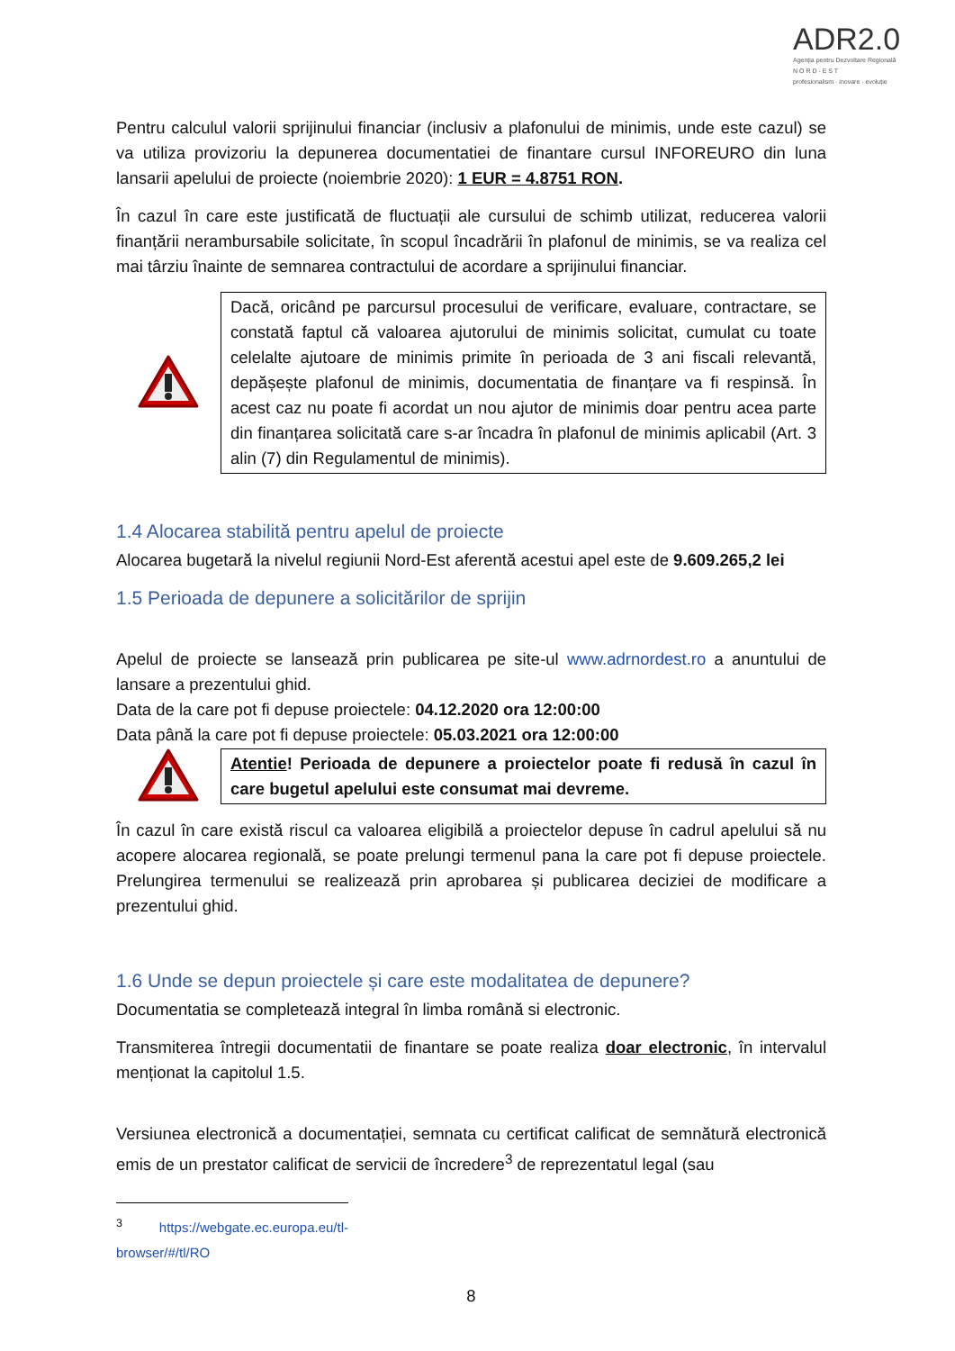ADR2.0
Agenția pentru Dezvoltare Regională
N O R D - E S T
profesionalism · inovare · evoluție
Pentru calculul valorii sprijinului financiar (inclusiv a plafonului de minimis, unde este cazul) se va utiliza provizoriu la depunerea documentatiei de finantare cursul INFOREURO din luna lansarii apelului de proiecte (noiembrie 2020): 1 EUR = 4.8751 RON.
În cazul în care este justificată de fluctuații ale cursului de schimb utilizat, reducerea valorii finanțării nerambursabile solicitate, în scopul încadrării în plafonul de minimis, se va realiza cel mai târziu înainte de semnarea contractului de acordare a sprijinului financiar.
Dacă, oricând pe parcursul procesului de verificare, evaluare, contractare, se constată faptul că valoarea ajutorului de minimis solicitat, cumulat cu toate celelalte ajutoare de minimis primite în perioada de 3 ani fiscali relevantă, depășește plafonul de minimis, documentatia de finanțare va fi respinsă. În acest caz nu poate fi acordat un nou ajutor de minimis doar pentru acea parte din finanțarea solicitată care s-ar încadra în plafonul de minimis aplicabil (Art. 3 alin (7) din Regulamentul de minimis).
1.4 Alocarea stabilită pentru apelul de proiecte
Alocarea bugetară la nivelul regiunii Nord-Est aferentă acestui apel este de 9.609.265,2 lei
1.5 Perioada de depunere a solicitărilor de sprijin
Apelul de proiecte se lansează prin publicarea pe site-ul www.adrnordest.ro a anuntului de lansare a prezentului ghid.
Data de la care pot fi depuse proiectele: 04.12.2020 ora 12:00:00
Data până la care pot fi depuse proiectele: 05.03.2021 ora 12:00:00
Atentie! Perioada de depunere a proiectelor poate fi redusă în cazul în care bugetul apelului este consumat mai devreme.
În cazul în care există riscul ca valoarea eligibilă a proiectelor depuse în cadrul apelului să nu acopere alocarea regională, se poate prelungi termenul pana la care pot fi depuse proiectele. Prelungirea termenului se realizează prin aprobarea și publicarea deciziei de modificare a prezentului ghid.
1.6 Unde se depun proiectele și care este modalitatea de depunere?
Documentatia se completează integral în limba română si electronic.
Transmiterea întregii documentatii de finantare se poate realiza doar electronic, în intervalul menționat la capitolul 1.5.
Versiunea electronică a documentației, semnata cu certificat calificat de semnătură electronică emis de un prestator calificat de servicii de încredere<sup>3</sup> de reprezentatul legal (sau
<sup>3</sup> https://webgate.ec.europa.eu/tl-browser/#/tl/RO
8